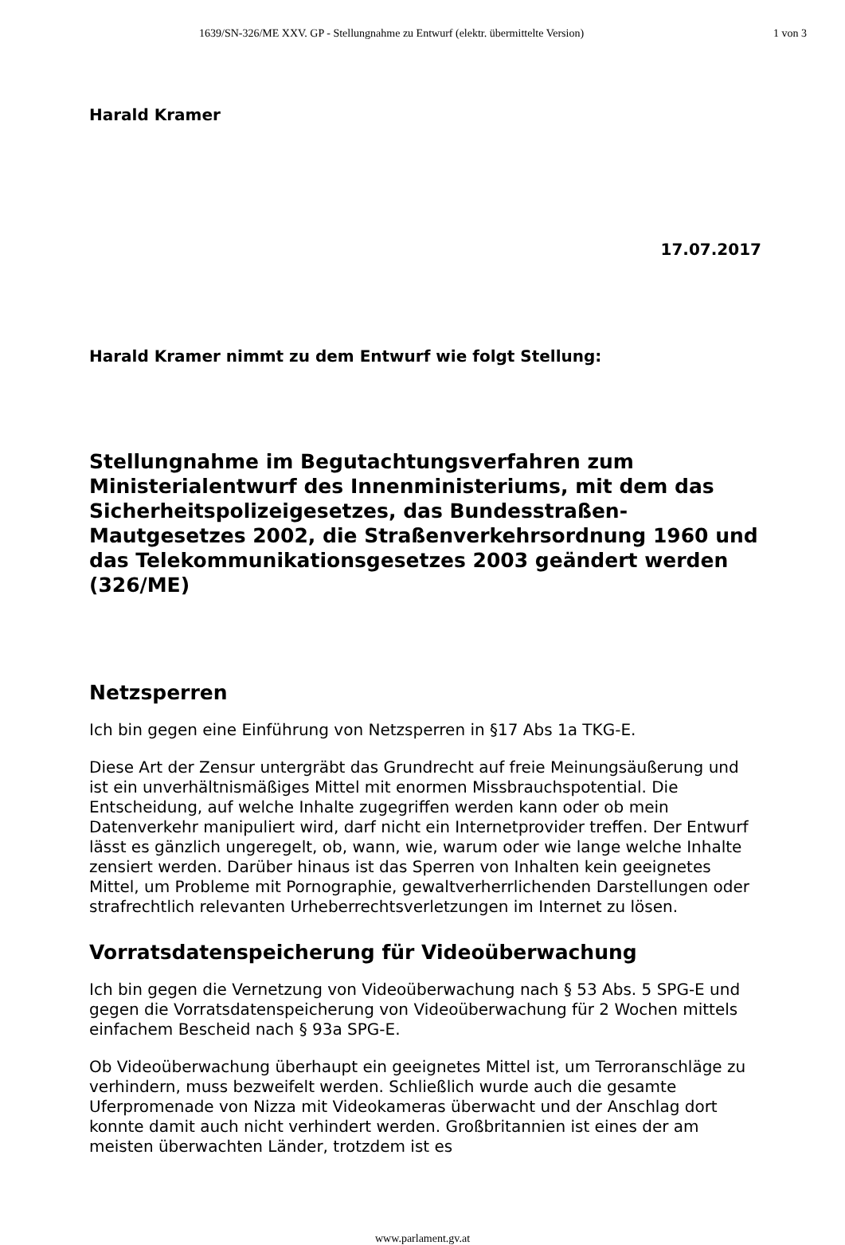1639/SN-326/ME XXV. GP - Stellungnahme zu Entwurf (elektr. übermittelte Version) 1 von 3
Harald Kramer
17.07.2017
Harald Kramer nimmt zu dem Entwurf wie folgt Stellung:
Stellungnahme im Begutachtungsverfahren zum Ministerialentwurf des Innenministeriums, mit dem das Sicherheitspolizeigesetzes, das Bundesstraßen-Mautgesetzes 2002, die Straßenverkehrsordnung 1960 und das Telekommunikationsgesetzes 2003 geändert werden (326/ME)
Netzsperren
Ich bin gegen eine Einführung von Netzsperren in §17 Abs 1a TKG-E.
Diese Art der Zensur untergräbt das Grundrecht auf freie Meinungsäußerung und ist ein unverhältnismäßiges Mittel mit enormen Missbrauchspotential. Die Entscheidung, auf welche Inhalte zugegriffen werden kann oder ob mein Datenverkehr manipuliert wird, darf nicht ein Internetprovider treffen. Der Entwurf lässt es gänzlich ungeregelt, ob, wann, wie, warum oder wie lange welche Inhalte zensiert werden. Darüber hinaus ist das Sperren von Inhalten kein geeignetes Mittel, um Probleme mit Pornographie, gewaltverherrlichenden Darstellungen oder strafrechtlich relevanten Urheberrechtsverletzungen im Internet zu lösen.
Vorratsdatenspeicherung für Videoüberwachung
Ich bin gegen die Vernetzung von Videoüberwachung nach § 53 Abs. 5 SPG-E und gegen die Vorratsdatenspeicherung von Videoüberwachung für 2 Wochen mittels einfachem Bescheid nach § 93a SPG-E.
Ob Videoüberwachung überhaupt ein geeignetes Mittel ist, um Terroranschläge zu verhindern, muss bezweifelt werden. Schließlich wurde auch die gesamte Uferpromenade von Nizza mit Videokameras überwacht und der Anschlag dort konnte damit auch nicht verhindert werden. Großbritannien ist eines der am meisten überwachten Länder, trotzdem ist es
www.parlament.gv.at